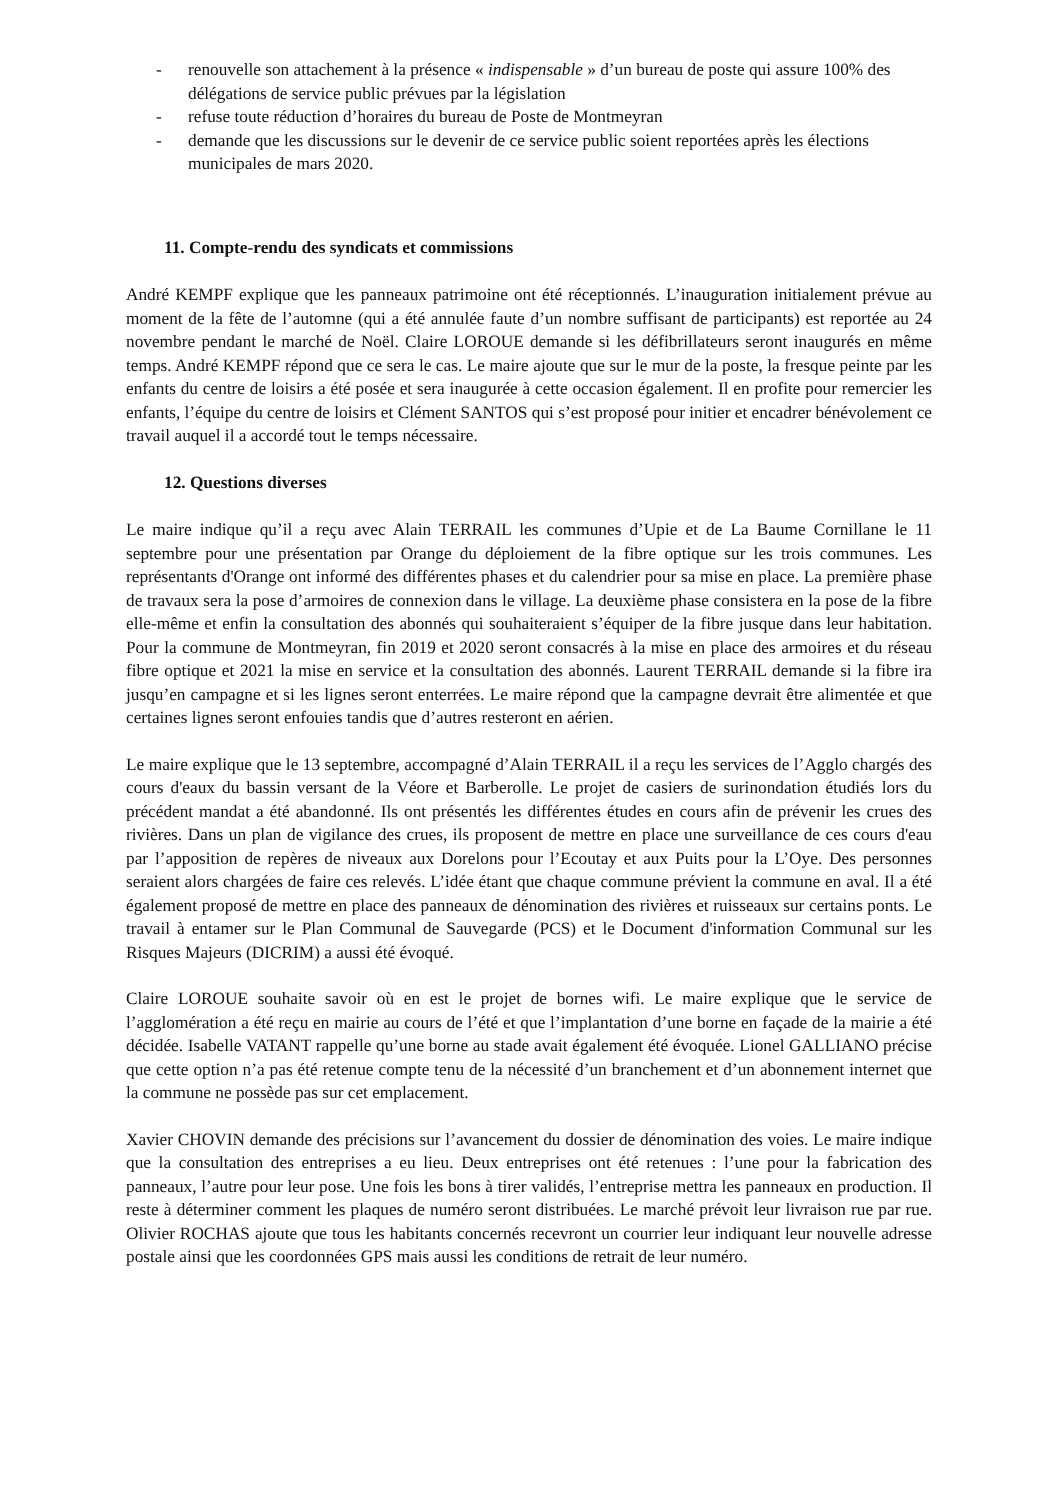- renouvelle son attachement à la présence « indispensable » d’un bureau de poste qui assure 100% des délégations de service public prévues par la législation
- refuse toute réduction d’horaires du bureau de Poste de Montmeyran
- demande que les discussions sur le devenir de ce service public soient reportées après les élections municipales de mars 2020.
11. Compte-rendu des syndicats et commissions
André KEMPF explique que les panneaux patrimoine ont été réceptionnés. L’inauguration initialement prévue au moment de la fête de l’automne (qui a été annulée faute d’un nombre suffisant de participants) est reportée au 24 novembre pendant le marché de Noël. Claire LOROUE demande si les défibrillateurs seront inaugurés en même temps. André KEMPF répond que ce sera le cas. Le maire ajoute que sur le mur de la poste, la fresque peinte par les enfants du centre de loisirs a été posée et sera inaugurée à cette occasion également. Il en profite pour remercier les enfants, l’équipe du centre de loisirs et Clément SANTOS qui s’est proposé pour initier et encadrer bénévolement ce travail auquel il a accordé tout le temps nécessaire.
12. Questions diverses
Le maire indique qu’il a reçu avec Alain TERRAIL les communes d’Upie et de La Baume Cornillane le 11 septembre pour une présentation par Orange du déploiement de la fibre optique sur les trois communes. Les représentants d'Orange ont informé des différentes phases et du calendrier pour sa mise en place. La première phase de travaux sera la pose d’armoires de connexion dans le village. La deuxième phase consistera en la pose de la fibre elle-même et enfin la consultation des abonnés qui souhaiteraient s’équiper de la fibre jusque dans leur habitation. Pour la commune de Montmeyran, fin 2019 et 2020 seront consacrés à la mise en place des armoires et du réseau fibre optique et 2021 la mise en service et la consultation des abonnés. Laurent TERRAIL demande si la fibre ira jusqu’en campagne et si les lignes seront enterrées. Le maire répond que la campagne devrait être alimentée et que certaines lignes seront enfouies tandis que d’autres resteront en aérien.
Le maire explique que le 13 septembre, accompagné d’Alain TERRAIL il a reçu les services de l’Agglo chargés des cours d'eaux du bassin versant de la Véore et Barberolle. Le projet de casiers de surinondation étudiés lors du précédent mandat a été abandonné. Ils ont présentés les différentes études en cours afin de prévenir les crues des rivières. Dans un plan de vigilance des crues, ils proposent de mettre en place une surveillance de ces cours d'eau par l’apposition de repères de niveaux aux Dorelons pour l’Ecoutay et aux Puits pour la L’Oye. Des personnes seraient alors chargées de faire ces relevés. L’idée étant que chaque commune prévient la commune en aval. Il a été également proposé de mettre en place des panneaux de dénomination des rivières et ruisseaux sur certains ponts. Le travail à entamer sur le Plan Communal de Sauvegarde (PCS) et le Document d'information Communal sur les Risques Majeurs (DICRIM) a aussi été évoqué.
Claire LOROUE souhaite savoir où en est le projet de bornes wifi. Le maire explique que le service de l’agglomération a été reçu en mairie au cours de l’été et que l’implantation d’une borne en façade de la mairie a été décidée. Isabelle VATANT rappelle qu’une borne au stade avait également été évoquée. Lionel GALLIANO précise que cette option n’a pas été retenue compte tenu de la nécessité d’un branchement et d’un abonnement internet que la commune ne possède pas sur cet emplacement.
Xavier CHOVIN demande des précisions sur l’avancement du dossier de dénomination des voies. Le maire indique que la consultation des entreprises a eu lieu. Deux entreprises ont été retenues : l’une pour la fabrication des panneaux, l’autre pour leur pose. Une fois les bons à tirer validés, l’entreprise mettra les panneaux en production. Il reste à déterminer comment les plaques de numéro seront distribuées. Le marché prévoit leur livraison rue par rue. Olivier ROCHAS ajoute que tous les habitants concernés recevront un courrier leur indiquant leur nouvelle adresse postale ainsi que les coordonnées GPS mais aussi les conditions de retrait de leur numéro.